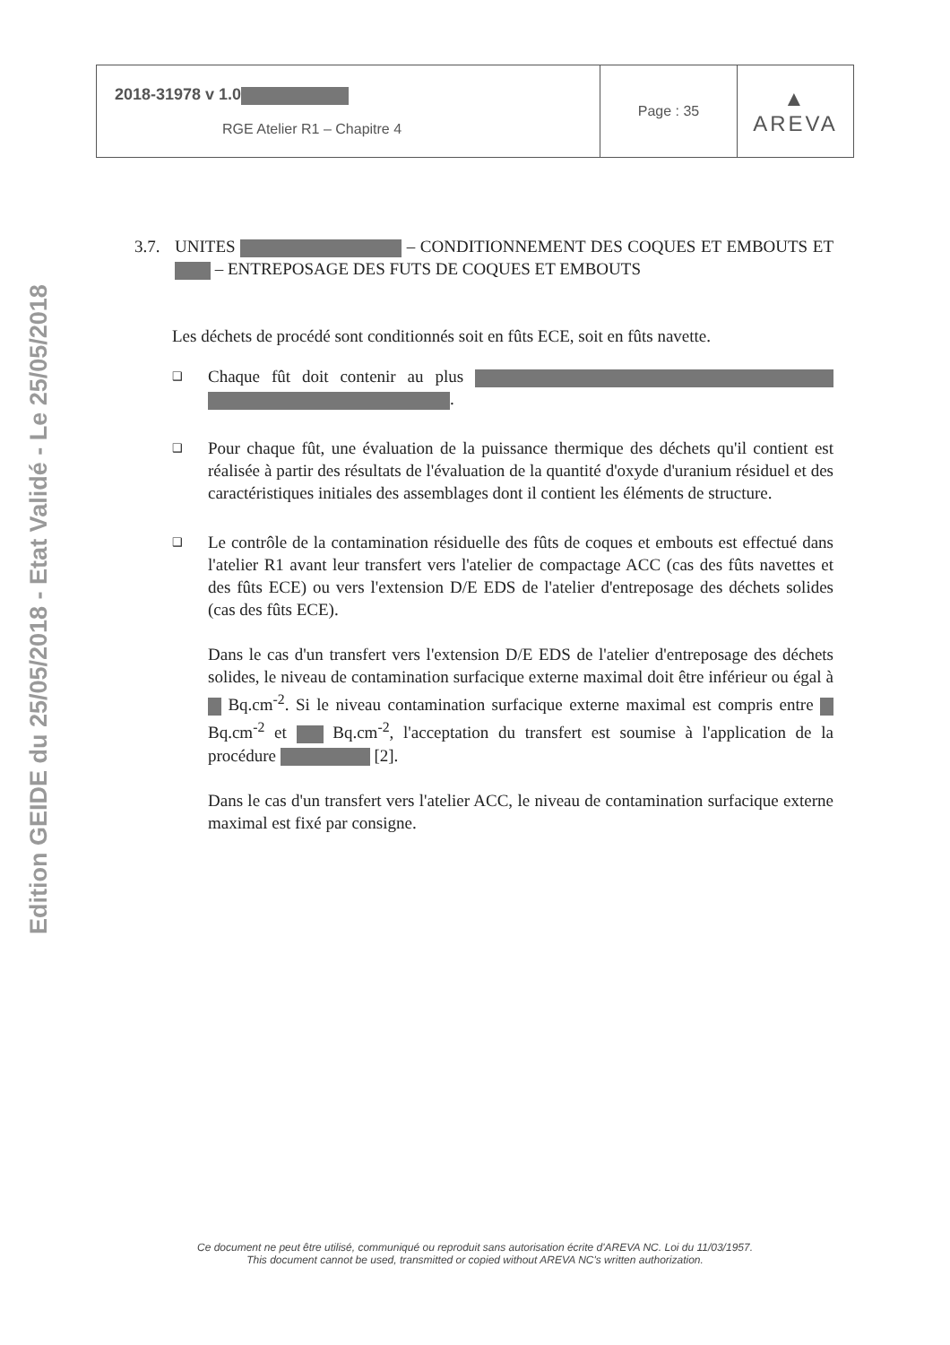Edition GEIDE du 25/05/2018 - Etat Validé - Le 25/05/2018
| 2018-31978 v 1.0 RGE Atelier R1 – Chapitre 4 | Page : 35 | ▲ AREVA |
3.7. UNITES – CONDITIONNEMENT DES COQUES ET EMBOUTS ET – ENTREPOSAGE DES FUTS DE COQUES ET EMBOUTS
Les déchets de procédé sont conditionnés soit en fûts ECE, soit en fûts navette.
❑
Chaque fût doit contenir au plus .
❑
Pour chaque fût, une évaluation de la puissance thermique des déchets qu'il contient est réalisée à partir des résultats de l'évaluation de la quantité d'oxyde d'uranium résiduel et des caractéristiques initiales des assemblages dont il contient les éléments de structure.
❑
Le contrôle de la contamination résiduelle des fûts de coques et embouts est effectué dans l'atelier R1 avant leur transfert vers l'atelier de compactage ACC (cas des fûts navettes et des fûts ECE) ou vers l'extension D/E EDS de l'atelier d'entreposage des déchets solides (cas des fûts ECE).
Dans le cas d'un transfert vers l'extension D/E EDS de l'atelier d'entreposage des déchets solides, le niveau de contamination surfacique externe maximal doit être inférieur ou égal à Bq.cm<sup>-2</sup>. Si le niveau contamination surfacique externe maximal est compris entre Bq.cm<sup>-2</sup> et Bq.cm<sup>-2</sup>, l'acceptation du transfert est soumise à l'application de la procédure [2].
Dans le cas d'un transfert vers l'atelier ACC, le niveau de contamination surfacique externe maximal est fixé par consigne.
Ce document ne peut être utilisé, communiqué ou reproduit sans autorisation écrite d'AREVA NC. Loi du 11/03/1957.
This document cannot be used, transmitted or copied without AREVA NC's written authorization.